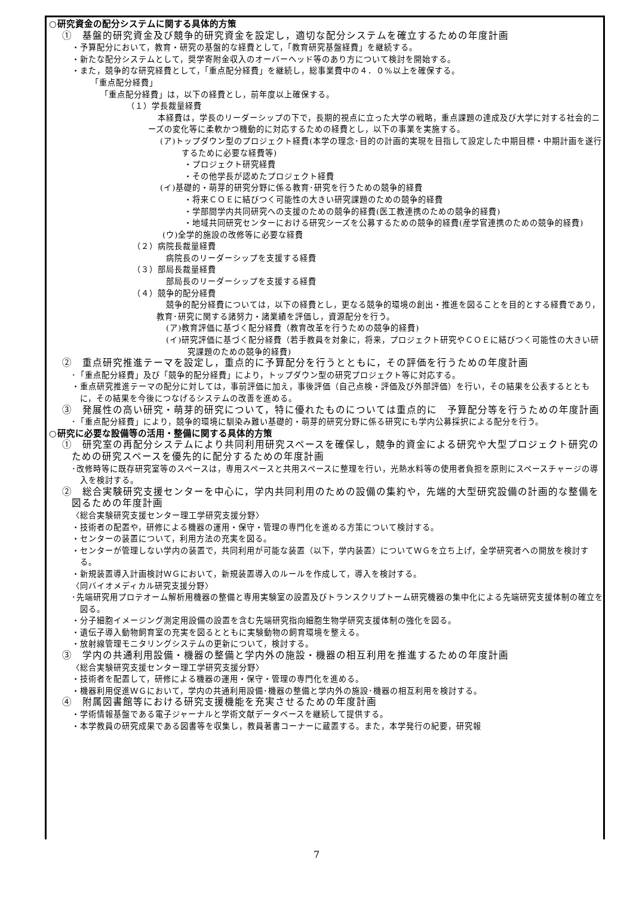○研究資金の配分システムに関する具体的方策
①　基盤的研究資金及び競争的研究資金を設定し，適切な配分システムを確立するための年度計画
・予算配分において，教育・研究の基盤的な経費として，「教育研究基盤経費」を継続する。
・新たな配分システムとして，奨学寄附金収入のオーバーヘッド等のあり方について検討を開始する。
・また，競争的な研究経費として，「重点配分経費」を継続し，総事業費中の４．０%以上を確保する。
「重点配分経費」
「重点配分経費」は，以下の経費とし，前年度以上確保する。
（１）学長裁量経費
本経費は，学長のリーダーシップの下で，長期的視点に立った大学の戦略，重点課題の達成及び大学に対する社会的ニーズの変化等に柔軟かつ機動的に対応するための経費とし，以下の事業を実施する。
(ア)トップダウン型のプロジェクト経費(本学の理念･目的の計画的実現を目指して設定した中期目標・中期計画を遂行するために必要な経費等)
・プロジェクト研究経費
・その他学長が認めたプロジェクト経費
(イ)基礎的・萌芽的研究分野に係る教育･研究を行うための競争的経費
・将来ＣＯＥに結びつく可能性の大きい研究課題のための競争的経費
・学部間学内共同研究への支援のための競争的経費(医工教連携のための競争的経費)
・地域共同研究センターにおける研究シーズを公募するための競争的経費(産学官連携のための競争的経費)
(ウ)全学的施設の改修等に必要な経費
（２）病院長裁量経費
病院長のリーダーシップを支援する経費
（３）部局長裁量経費
部局長のリーダーシップを支援する経費
（４）競争的配分経費
競争的配分経費については，以下の経費とし，更なる競争的環境の創出・推進を図ることを目的とする経費であり，教育･研究に関する諸努力・諸業績を評価し，資源配分を行う。
(ア)教育評価に基づく配分経費（教育改革を行うための競争的経費)
(イ)研究評価に基づく配分経費（若手教員を対象に，将来，プロジェクト研究やＣＯＥに結びつく可能性の大きい研究課題のための競争的経費)
②　重点研究推進テーマを設定し，重点的に予算配分を行うとともに，その評価を行うための年度計画
･「重点配分経費」及び「競争的配分経費」により，トップダウン型の研究プロジェクト等に対応する。
・重点研究推進テーマの配分に対しては，事前評価に加え，事後評価（自己点検・評価及び外部評価）を行い，その結果を公表するとともに，その結果を今後につなげるシステムの改善を進める。
③　発展性の高い研究・萌芽的研究について，特に優れたものについては重点的に　予算配分等を行うための年度計画
･「重点配分経費」により，競争的環境に馴染み難い基礎的・萌芽的研究分野に係る研究にも学内公募採択による配分を行う。
○研究に必要な設備等の活用・整備に関する具体的方策
①　研究室の再配分システムにより共同利用研究スペースを確保し，競争的資金による研究や大型プロジェクト研究のための研究スペースを優先的に配分するための年度計画
･改修時等に既存研究室等のスペースは，専用スペースと共用スペースに整理を行い，光熱水料等の使用者負担を原則にスペースチャージの導入を検討する。
②　総合実験研究支援センターを中心に，学内共同利用のための設備の集約や，先端的大型研究設備の計画的な整備を図るための年度計画
〈総合実験研究支援センター理工学研究支援分野〉
・技術者の配置や，研修による機器の運用・保守・管理の専門化を進める方策について検討する。
・センターの装置について，利用方法の充実を図る。
・センターが管理しない学内の装置で，共同利用が可能な装置（以下，学内装置）についてＷＧを立ち上げ，全学研究者への開放を検討する。
・新規装置導入計画検討ＷＧにおいて，新規装置導入のルールを作成して，導入を検討する。
〈同バイオメディカル研究支援分野〉
･先端研究用プロテオーム解析用機器の整備と専用実験室の設置及びトランスクリプトーム研究機器の集中化による先端研究支援体制の確立を図る。
・分子細胞イメージング測定用設備の設置を含む先端研究指向細胞生物学研究支援体制の強化を図る。
・遺伝子導入動物飼育室の充実を図るとともに実験動物の飼育環境を整える。
・放射線管理モニタリングシステムの更新について，検討する。
③　学内の共通利用設備・機器の整備と学内外の施設・機器の相互利用を推進するための年度計画
〈総合実験研究支援センター理工学研究支援分野〉
・技術者を配置して，研修による機器の運用・保守・管理の専門化を進める。
・機器利用促進ＷＧにおいて，学内の共通利用設備･機器の整備と学内外の施設･機器の相互利用を検討する。
④　附属図書館等における研究支援機能を充実させるための年度計画
・学術情報基盤である電子ジャーナルと学術文献データベースを継続して提供する。
・本学教員の研究成果である図書等を収集し，教員著書コーナーに蔵置する。また，本学発行の紀要，研究報
7